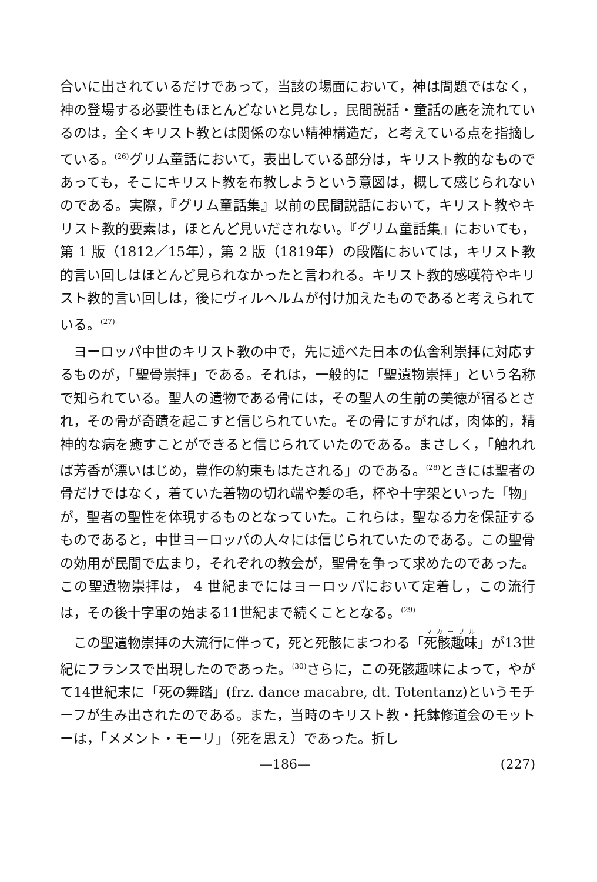合いに出されているだけであって，当該の場面において，神は問題ではなく，神の登場する必要性もほとんどないと見なし，民間説話・童話の底を流れているのは，全くキリスト教とは関係のない精神構造だ，と考えている点を指摘している。<sup>(26)</sup>グリム童話において，表出している部分は，キリスト教的なものであっても，そこにキリスト教を布教しようという意図は，概して感じられないのである。実際，『グリム童話集』以前の民間説話において，キリスト教やキリスト教的要素は，ほとんど見いだされない。『グリム童話集』においても，第 1 版（1812／15年），第 2 版（1819年）の段階においては，キリスト教的言い回しはほとんど見られなかったと言われる。キリスト教的感嘆符やキリスト教的言い回しは，後にヴィルヘルムが付け加えたものであると考えられている。<sup>(27)</sup>
ヨーロッパ中世のキリスト教の中で，先に述べた日本の仏舎利崇拝に対応するものが，「聖骨崇拝」である。それは，一般的に「聖遺物崇拝」という名称で知られている。聖人の遺物である骨には，その聖人の生前の美徳が宿るとされ，その骨が奇蹟を起こすと信じられていた。その骨にすがれば，肉体的，精神的な病を癒すことができると信じられていたのである。まさしく，「触れれば芳香が漂いはじめ，豊作の約束もはたされる」のである。<sup>(28)</sup>ときには聖者の骨だけではなく，着ていた着物の切れ端や髪の毛，杯や十字架といった「物」が，聖者の聖性を体現するものとなっていた。これらは，聖なる力を保証するものであると，中世ヨーロッパの人々には信じられていたのである。この聖骨の効用が民間で広まり，それぞれの教会が，聖骨を争って求めたのであった。この聖遺物崇拝は， 4 世紀までにはヨーロッパにおいて定着し，この流行は，その後十字軍の始まる11世紀まで続くこととなる。<sup>(29)</sup>
この聖遺物崇拝の大流行に伴って，死と死骸にまつわる「死骸趣味」が13世紀にフランスで出現したのであった。<sup>(30)</sup>さらに，この死骸趣味によって，やがて14世紀末に「死の舞踏」(frz. dance macabre, dt. Totentanz)というモチーフが生み出されたのである。また，当時のキリスト教・托鉢修道会のモットーは，「メメント・モーリ」（死を思え）であった。折し
—186— (227)